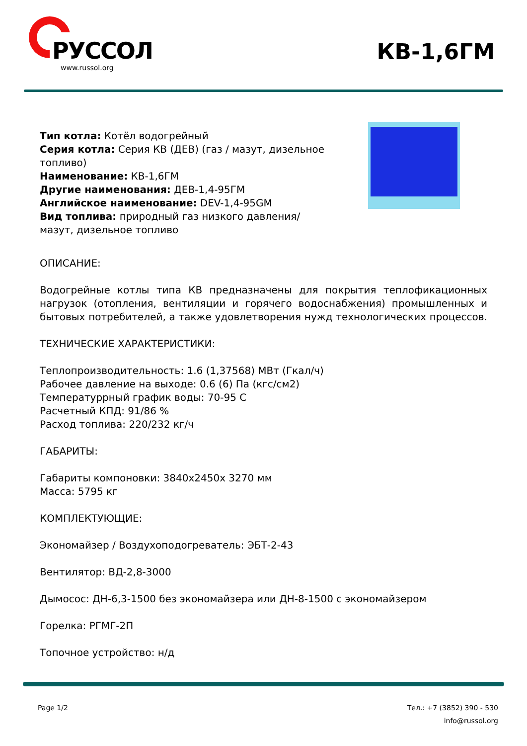РУССОЛ
www.russol.org
КВ-1,6ГМ
Тип котла: Котёл водогрейный
Серия котла: Серия КВ (ДЕВ) (газ / мазут, дизельное топливо)
Наименование: КВ-1,6ГМ
Другие наименования: ДЕВ-1,4-95ГМ
Английское наименование: DEV-1,4-95GM
Вид топлива: природный газ низкого давления/ мазут, дизельное топливо
ОПИСАНИЕ:
Водогрейные котлы типа КВ предназначены для покрытия теплофикационных нагрузок (отопления, вентиляции и горячего водоснабжения) промышленных и бытовых потребителей, а также удовлетворения нужд технологических процессов.
ТЕХНИЧЕСКИЕ ХАРАКТЕРИСТИКИ:
Теплопроизводительность: 1.6 (1,37568) МВт (Гкал/ч)
Рабочее давление на выходе: 0.6 (6) Па (кгс/см2)
Температуррный график воды: 70-95 С
Расчетный КПД: 91/86 %
Расход топлива: 220/232 кг/ч
ГАБАРИТЫ:
Габариты компоновки: 3840x2450x 3270 мм
Масса: 5795 кг
КОМПЛЕКТУЮЩИЕ:
Экономайзер / Воздухоподогреватель: ЭБТ-2-43
Вентилятор: ВД-2,8-3000
Дымосос: ДН-6,3-1500 без экономайзера или ДН-8-1500 с экономайзером
Горелка: РГМГ-2П
Топочное устройство: н/д
Page 1/2 Тел.: +7 (3852) 390 - 530
info@russol.org